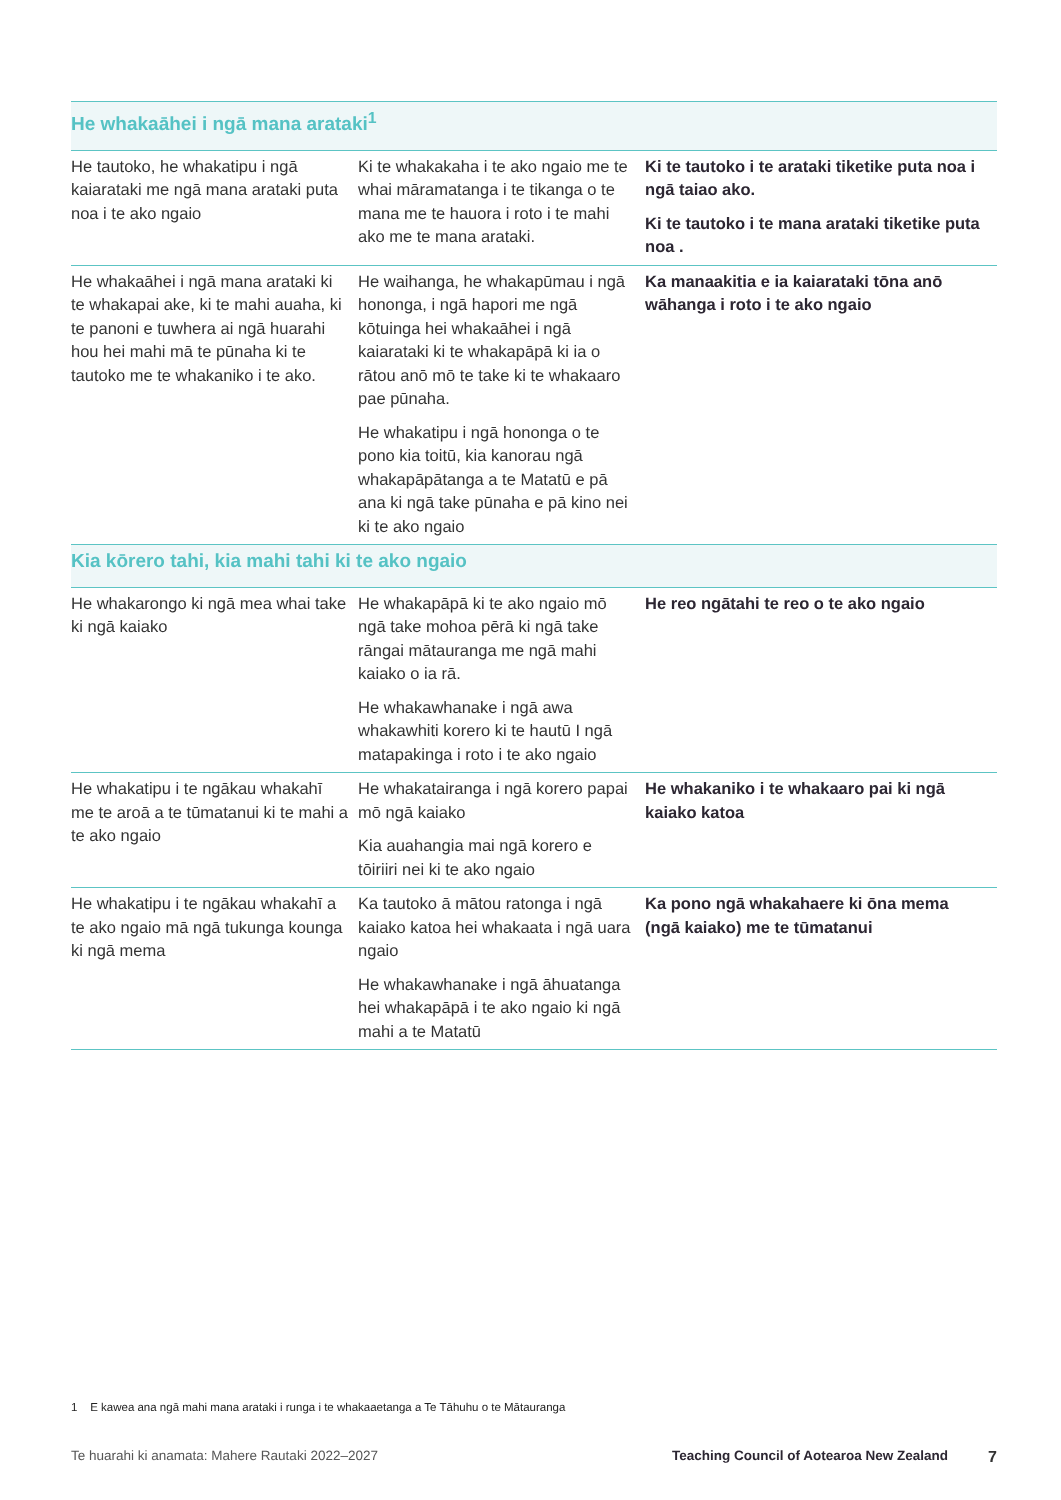| He whakaāhei i ngā mana arataki<sup>1</sup> | | |
| --- | --- | --- |
| He tautoko, he whakatipu i ngā kaiarataki me ngā mana arataki puta noa i te ako ngaio | Ki te whakakaha i te ako ngaio me te whai māramatanga i te tikanga o te mana me te hauora i roto i te mahi ako me te mana arataki. | Ki te tautoko i te arataki tiketike puta noa i ngā taiao ako. Ki te tautoko i te mana arataki tiketike puta noa . |
| He whakaāhei i ngā mana arataki ki te whakapai ake, ki te mahi auaha, ki te panoni e tuwhera ai ngā huarahi hou hei mahi mā te pūnaha ki te tautoko me te whakaniko i te ako. | He waihanga, he whakapūmau i ngā hononga, i ngā hapori me ngā kōtuinga hei whakaāhei i ngā kaiarataki ki te whakapāpā ki ia o rātou anō mō te take ki te whakaaro pae pūnaha. He whakatipu i ngā hononga o te pono kia toitū, kia kanorau ngā whakapāpātanga a te Matatū e pā ana ki ngā take pūnaha e pā kino nei ki te ako ngaio | Ka manaakitia e ia kaiarataki tōna anō wāhanga i roto i te ako ngaio |
| Kia kōrero tahi, kia mahi tahi ki te ako ngaio | | |
| He whakarongo ki ngā mea whai take ki ngā kaiako | He whakapāpā ki te ako ngaio mō ngā take mohoa pērā ki ngā take rāngai mātauranga me ngā mahi kaiako o ia rā. He whakawhanake i ngā awa whakawhiti korero ki te hautū I ngā matapakinga i roto i te ako ngaio | He reo ngātahi te reo o te ako ngaio |
| He whakatipu i te ngākau whakahī me te aroā a te tūmatanui ki te mahi a te ako ngaio | He whakatairanga i ngā korero papai mō ngā kaiako Kia auahangia mai ngā korero e tōiriiri nei ki te ako ngaio | He whakaniko i te whakaaro pai ki ngā kaiako katoa |
| He whakatipu i te ngākau whakahī a te ako ngaio mā ngā tukunga kounga ki ngā mema | Ka tautoko ā mātou ratonga i ngā kaiako katoa hei whakaata i ngā uara ngaio He whakawhanake i ngā āhuatanga hei whakapāpā i te ako ngaio ki ngā mahi a te Matatū | Ka pono ngā whakahaere ki ōna mema (ngā kaiako) me te tūmatanui |
1 E kawea ana ngā mahi mana arataki i runga i te whakaaetanga a Te Tāhuhu o te Mātauranga
Te huarahi ki anamata: Mahere Rautaki 2022–2027 Teaching Council of Aotearoa New Zealand 7